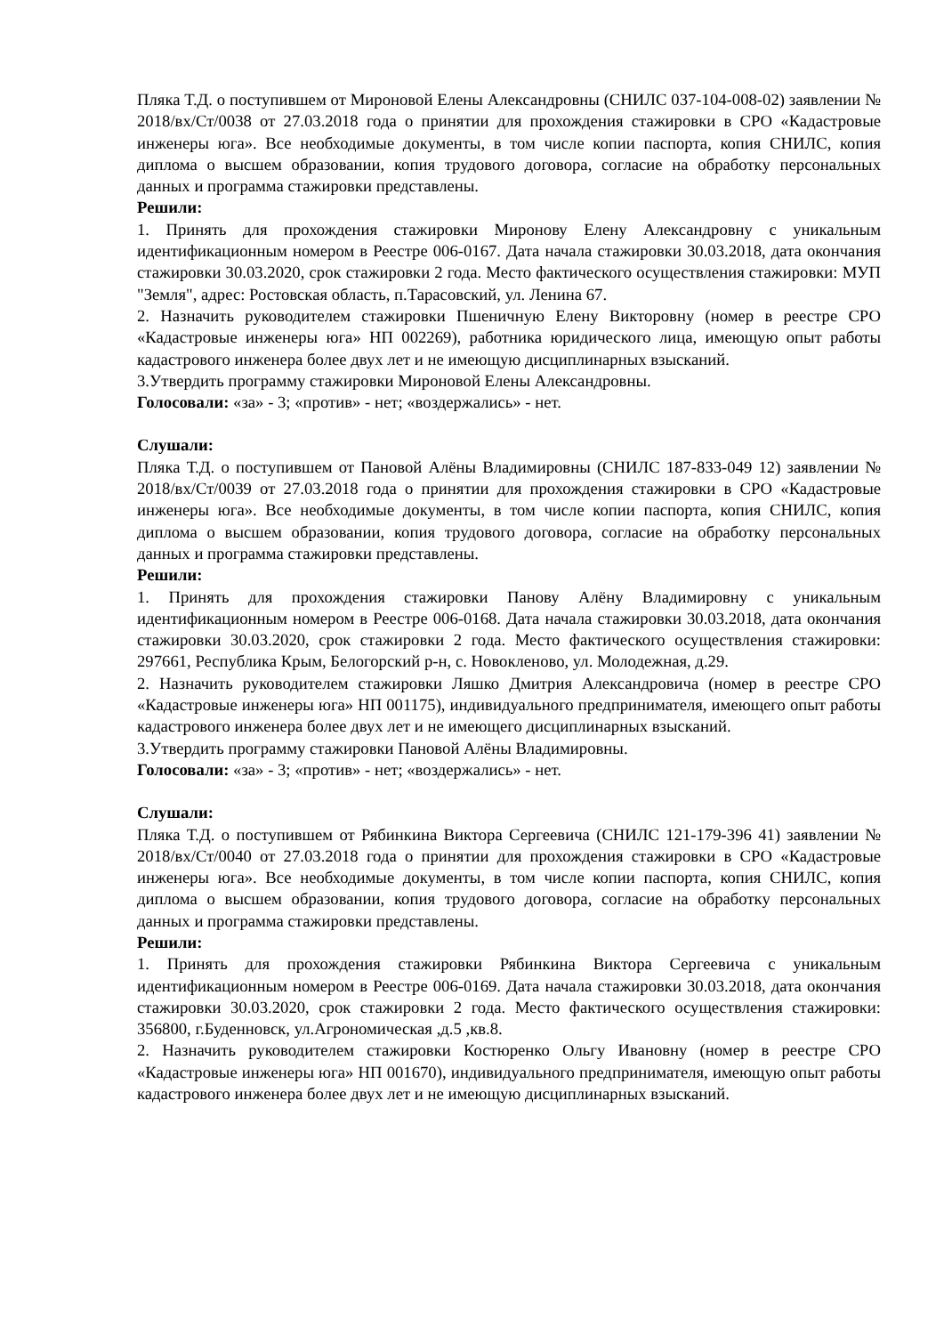Пляка Т.Д. о поступившем от Мироновой Елены Александровны (СНИЛС 037-104-008-02) заявлении № 2018/вх/Ст/0038 от 27.03.2018 года о принятии для прохождения стажировки в СРО «Кадастровые инженеры юга». Все необходимые документы, в том числе копии паспорта, копия СНИЛС, копия диплома о высшем образовании, копия трудового договора, согласие на обработку персональных данных и программа стажировки представлены.
Решили:
1. Принять для прохождения стажировки Миронову Елену Александровну с уникальным идентификационным номером в Реестре 006-0167. Дата начала стажировки 30.03.2018, дата окончания стажировки 30.03.2020, срок стажировки 2 года. Место фактического осуществления стажировки: МУП "Земля", адрес: Ростовская область, п.Тарасовский, ул. Ленина 67.
2. Назначить руководителем стажировки Пшеничную Елену Викторовну (номер в реестре СРО «Кадастровые инженеры юга» НП 002269), работника юридического лица, имеющую опыт работы кадастрового инженера более двух лет и не имеющую дисциплинарных взысканий.
3.Утвердить программу стажировки Мироновой Елены Александровны.
Голосовали: «за» - 3; «против» - нет; «воздержались» - нет.
Слушали:
Пляка Т.Д. о поступившем от Пановой Алёны Владимировны (СНИЛС 187-833-049 12) заявлении № 2018/вх/Ст/0039 от 27.03.2018 года о принятии для прохождения стажировки в СРО «Кадастровые инженеры юга». Все необходимые документы, в том числе копии паспорта, копия СНИЛС, копия диплома о высшем образовании, копия трудового договора, согласие на обработку персональных данных и программа стажировки представлены.
Решили:
1. Принять для прохождения стажировки Панову Алёну Владимировну с уникальным идентификационным номером в Реестре 006-0168. Дата начала стажировки 30.03.2018, дата окончания стажировки 30.03.2020, срок стажировки 2 года. Место фактического осуществления стажировки: 297661, Республика Крым, Белогорский р-н, с. Новокленово, ул. Молодежная, д.29.
2. Назначить руководителем стажировки Ляшко Дмитрия Александровича (номер в реестре СРО «Кадастровые инженеры юга» НП 001175), индивидуального предпринимателя, имеющего опыт работы кадастрового инженера более двух лет и не имеющего дисциплинарных взысканий.
3.Утвердить программу стажировки Пановой Алёны Владимировны.
Голосовали: «за» - 3; «против» - нет; «воздержались» - нет.
Слушали:
Пляка Т.Д. о поступившем от Рябинкина Виктора Сергеевича (СНИЛС 121-179-396 41) заявлении № 2018/вх/Ст/0040 от 27.03.2018 года о принятии для прохождения стажировки в СРО «Кадастровые инженеры юга». Все необходимые документы, в том числе копии паспорта, копия СНИЛС, копия диплома о высшем образовании, копия трудового договора, согласие на обработку персональных данных и программа стажировки представлены.
Решили:
1. Принять для прохождения стажировки Рябинкина Виктора Сергеевича с уникальным идентификационным номером в Реестре 006-0169. Дата начала стажировки 30.03.2018, дата окончания стажировки 30.03.2020, срок стажировки 2 года. Место фактического осуществления стажировки: 356800, г.Буденновск, ул.Агрономическая ,д.5 ,кв.8.
2. Назначить руководителем стажировки Костюренко Ольгу Ивановну (номер в реестре СРО «Кадастровые инженеры юга» НП 001670), индивидуального предпринимателя, имеющую опыт работы кадастрового инженера более двух лет и не имеющую дисциплинарных взысканий.